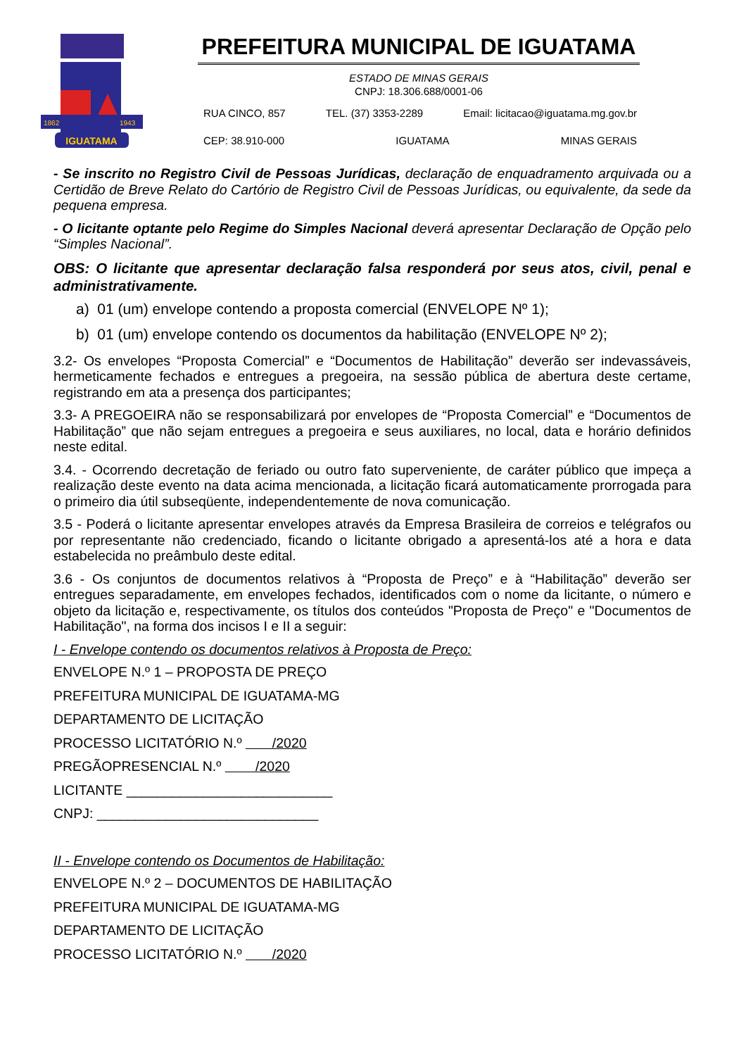IGUATAMA
1862
1943
PREFEITURA MUNICIPAL DE IGUATAMA
ESTADO DE MINAS GERAIS
CNPJ: 18.306.688/0001-06
RUA CINCO, 857 TEL. (37) 3353-2289 Email: licitacao@iguatama.mg.gov.br
CEP: 38.910-000 IGUATAMA MINAS GERAIS
- Se inscrito no Registro Civil de Pessoas Jurídicas, declaração de enquadramento arquivada ou a Certidão de Breve Relato do Cartório de Registro Civil de Pessoas Jurídicas, ou equivalente, da sede da pequena empresa.
- O licitante optante pelo Regime do Simples Nacional deverá apresentar Declaração de Opção pelo “Simples Nacional”.
OBS: O licitante que apresentar declaração falsa responderá por seus atos, civil, penal e administrativamente.
a) 01 (um) envelope contendo a proposta comercial (ENVELOPE Nº 1);
b) 01 (um) envelope contendo os documentos da habilitação (ENVELOPE Nº 2);
3.2- Os envelopes “Proposta Comercial” e “Documentos de Habilitação” deverão ser indevassáveis, hermeticamente fechados e entregues a pregoeira, na sessão pública de abertura deste certame, registrando em ata a presença dos participantes;
3.3- A PREGOEIRA não se responsabilizará por envelopes de “Proposta Comercial” e “Documentos de Habilitação” que não sejam entregues a pregoeira e seus auxiliares, no local, data e horário definidos neste edital.
3.4. - Ocorrendo decretação de feriado ou outro fato superveniente, de caráter público que impeça a realização deste evento na data acima mencionada, a licitação ficará automaticamente prorrogada para o primeiro dia útil subseqüente, independentemente de nova comunicação.
3.5 - Poderá o licitante apresentar envelopes através da Empresa Brasileira de correios e telégrafos ou por representante não credenciado, ficando o licitante obrigado a apresentá-los até a hora e data estabelecida no preâmbulo deste edital.
3.6 - Os conjuntos de documentos relativos à “Proposta de Preço” e à “Habilitação” deverão ser entregues separadamente, em envelopes fechados, identificados com o nome da licitante, o número e objeto da licitação e, respectivamente, os títulos dos conteúdos "Proposta de Preço" e "Documentos de Habilitação", na forma dos incisos I e II a seguir:
I - Envelope contendo os documentos relativos à Proposta de Preço:
ENVELOPE N.º 1 – PROPOSTA DE PREÇO
PREFEITURA MUNICIPAL DE IGUATAMA-MG
DEPARTAMENTO DE LICITAÇÃO
PROCESSO LICITATÓRIO N.º /2020
PREGÃOPRESENCIAL N.º /2020
LICITANTE ___________________________
CNPJ: _____________________________
II - Envelope contendo os Documentos de Habilitação:
ENVELOPE N.º 2 – DOCUMENTOS DE HABILITAÇÃO
PREFEITURA MUNICIPAL DE IGUATAMA-MG
DEPARTAMENTO DE LICITAÇÃO
PROCESSO LICITATÓRIO N.º /2020